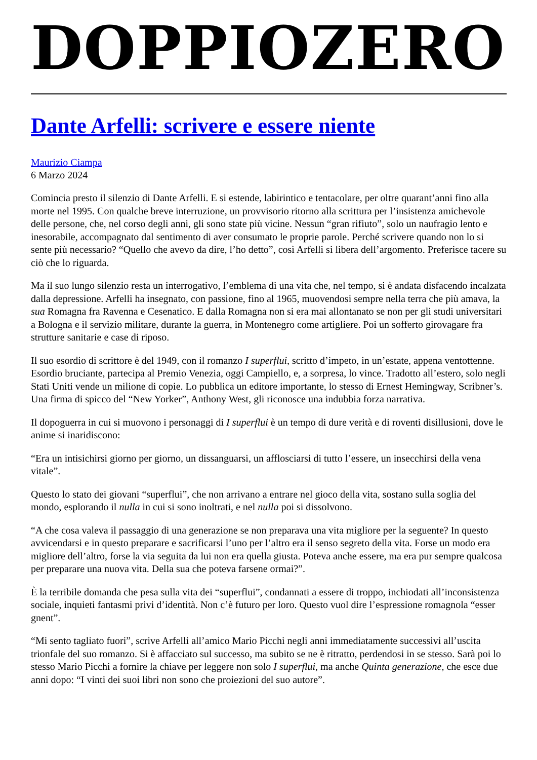DOPPIOZERO
Dante Arfelli: scrivere e essere niente
Maurizio Ciampa
6 Marzo 2024
Comincia presto il silenzio di Dante Arfelli. E si estende, labirintico e tentacolare, per oltre quarant’anni fino alla morte nel 1995. Con qualche breve interruzione, un provvisorio ritorno alla scrittura per l’insistenza amichevole delle persone, che, nel corso degli anni, gli sono state più vicine. Nessun “gran rifiuto”, solo un naufragio lento e inesorabile, accompagnato dal sentimento di aver consumato le proprie parole. Perché scrivere quando non lo si sente più necessario? “Quello che avevo da dire, l’ho detto”, così Arfelli si libera dell’argomento. Preferisce tacere su ciò che lo riguarda.
Ma il suo lungo silenzio resta un interrogativo, l’emblema di una vita che, nel tempo, si è andata disfacendo incalzata dalla depressione. Arfelli ha insegnato, con passione, fino al 1965, muovendosi sempre nella terra che più amava, la sua Romagna fra Ravenna e Cesenatico. E dalla Romagna non si era mai allontanato se non per gli studi universitari a Bologna e il servizio militare, durante la guerra, in Montenegro come artigliere. Poi un sofferto girovagare fra strutture sanitarie e case di riposo.
Il suo esordio di scrittore è del 1949, con il romanzo I superflui, scritto d’impeto, in un’estate, appena ventottenne. Esordio bruciante, partecipa al Premio Venezia, oggi Campiello, e, a sorpresa, lo vince. Tradotto all’estero, solo negli Stati Uniti vende un milione di copie. Lo pubblica un editore importante, lo stesso di Ernest Hemingway, Scribner’s. Una firma di spicco del “New Yorker”, Anthony West, gli riconosce una indubbia forza narrativa.
Il dopoguerra in cui si muovono i personaggi di I superflui è un tempo di dure verità e di roventi disillusioni, dove le anime si inaridiscono:
“Era un intisichirsi giorno per giorno, un dissanguarsi, un afflosciarsi di tutto l’essere, un insecchirsi della vena vitale”.
Questo lo stato dei giovani “superflui”, che non arrivano a entrare nel gioco della vita, sostano sulla soglia del mondo, esplorando il nulla in cui si sono inoltrati, e nel nulla poi si dissolvono.
“A che cosa valeva il passaggio di una generazione se non preparava una vita migliore per la seguente? In questo avvicendarsi e in questo preparare e sacrificarsi l’uno per l’altro era il senso segreto della vita. Forse un modo era migliore dell’altro, forse la via seguita da lui non era quella giusta. Poteva anche essere, ma era pur sempre qualcosa per preparare una nuova vita. Della sua che poteva farsene ormai?”.
È la terribile domanda che pesa sulla vita dei “superflui”, condannati a essere di troppo, inchiodati all’inconsistenza sociale, inquieti fantasmi privi d’identità. Non c’è futuro per loro. Questo vuol dire l’espressione romagnola “esser gnent”.
“Mi sento tagliato fuori”, scrive Arfelli all’amico Mario Picchi negli anni immediatamente successivi all’uscita trionfale del suo romanzo. Si è affacciato sul successo, ma subito se ne è ritratto, perdendosi in se stesso. Sarà poi lo stesso Mario Picchi a fornire la chiave per leggere non solo I superflui, ma anche Quinta generazione, che esce due anni dopo: “I vinti dei suoi libri non sono che proiezioni del suo autore”.